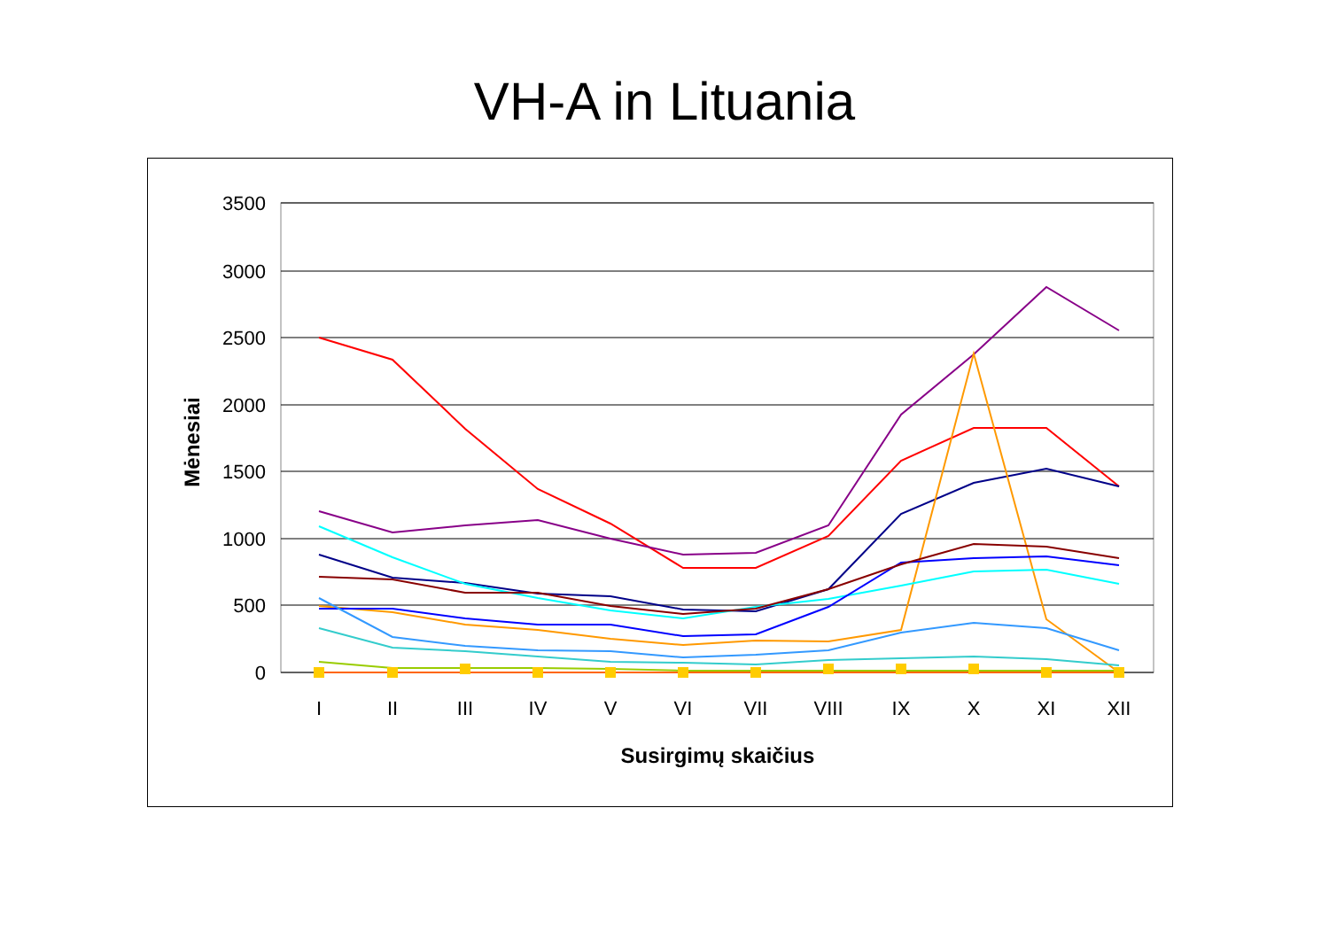VH-A in Lituania
3500
3000
2500
2000
1500
1000
500
0
I
II
III
IV
V
VI
VII
VIII
IX
X
XI
XII
Susirgimų skaičius
Mėnesiai